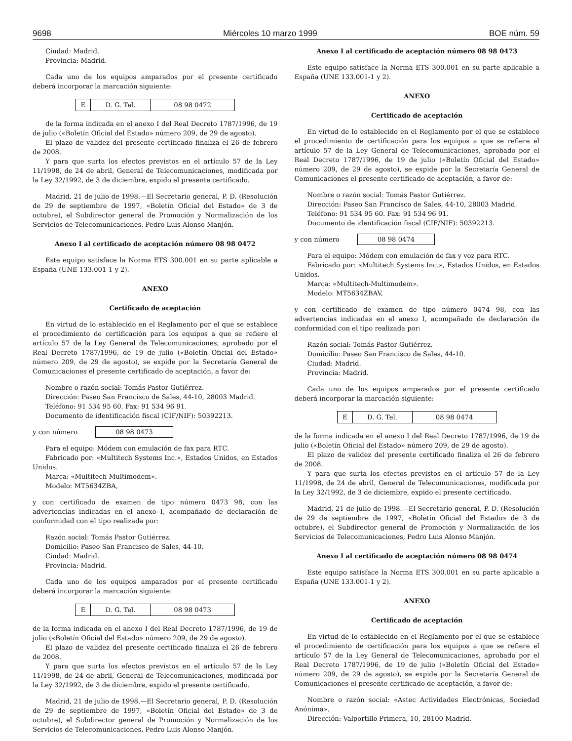9698 Miércoles 10 marzo 1999 BOE núm. 59
Ciudad: Madrid.
Provincia: Madrid.
Cada uno de los equipos amparados por el presente certificado deberá incorporar la marcación siguiente:
| E | D. G. Tel. | 08 98 0472 |
de la forma indicada en el anexo I del Real Decreto 1787/1996, de 19 de julio («Boletín Oficial del Estado» número 209, de 29 de agosto).
El plazo de validez del presente certificado finaliza el 26 de febrero de 2008.
Y para que surta los efectos previstos en el artículo 57 de la Ley 11/1998, de 24 de abril, General de Telecomunicaciones, modificada por la Ley 32/1992, de 3 de diciembre, expido el presente certificado.
Madrid, 21 de julio de 1998.—El Secretario general, P. D. (Resolución de 29 de septiembre de 1997, «Boletín Oficial del Estado» de 3 de octubre), el Subdirector general de Promoción y Normalización de los Servicios de Telecomunicaciones, Pedro Luis Alonso Manjón.
Anexo I al certificado de aceptación número 08 98 0472
Este equipo satisface la Norma ETS 300.001 en su parte aplicable a España (UNE 133.001-1 y 2).
ANEXO
Certificado de aceptación
En virtud de lo establecido en el Reglamento por el que se establece el procedimiento de certificación para los equipos a que se refiere el artículo 57 de la Ley General de Telecomunicaciones, aprobado por el Real Decreto 1787/1996, de 19 de julio («Boletín Oficial del Estado» número 209, de 29 de agosto), se expide por la Secretaría General de Comunicaciones el presente certificado de aceptación, a favor de:
Nombre o razón social: Tomás Pastor Gutiérrez.
Dirección: Paseo San Francisco de Sales, 44-10, 28003 Madrid.
Teléfono: 91 534 95 60. Fax: 91 534 96 91.
Documento de identificación fiscal (CIF/NIF): 50392213.
y con número 08 98 0473
Para el equipo: Módem con emulación de fax para RTC.
Fabricado por: «Multitech Systems Inc.», Estados Unidos, en Estados Unidos.
Marca: «Multitech-Multimodem».
Modelo: MT5634ZBA,
y con certificado de examen de tipo número 0473 98, con las advertencias indicadas en el anexo I, acompañado de declaración de conformidad con el tipo realizada por:
Razón social: Tomás Pastor Gutiérrez.
Domicilio: Paseo San Francisco de Sales, 44-10.
Ciudad: Madrid.
Provincia: Madrid.
Cada uno de los equipos amparados por el presente certificado deberá incorporar la marcación siguiente:
| E | D. G. Tel. | 08 98 0473 |
de la forma indicada en el anexo I del Real Decreto 1787/1996, de 19 de julio («Boletín Oficial del Estado» número 209, de 29 de agosto).
El plazo de validez del presente certificado finaliza el 26 de febrero de 2008.
Y para que surta los efectos previstos en el artículo 57 de la Ley 11/1998, de 24 de abril, General de Telecomunicaciones, modificada por la Ley 32/1992, de 3 de diciembre, expido el presente certificado.
Madrid, 21 de julio de 1998.—El Secretario general, P. D. (Resolución de 29 de septiembre de 1997, «Boletín Oficial del Estado» de 3 de octubre), el Subdirector general de Promoción y Normalización de los Servicios de Telecomunicaciones, Pedro Luis Alonso Manjón.
Anexo I al certificado de aceptación número 08 98 0473
Este equipo satisface la Norma ETS 300.001 en su parte aplicable a España (UNE 133.001-1 y 2).
ANEXO
Certificado de aceptación
En virtud de lo establecido en el Reglamento por el que se establece el procedimiento de certificación para los equipos a que se refiere el artículo 57 de la Ley General de Telecomunicaciones, aprobado por el Real Decreto 1787/1996, de 19 de julio («Boletín Oficial del Estado» número 209, de 29 de agosto), se expide por la Secretaría General de Comunicaciones el presente certificado de aceptación, a favor de:
Nombre o razón social: Tomás Pastor Gutiérrez.
Dirección: Paseo San Francisco de Sales, 44-10, 28003 Madrid.
Teléfono: 91 534 95 60. Fax: 91 534 96 91.
Documento de identificación fiscal (CIF/NIF): 50392213.
y con número 08 98 0474
Para el equipo: Módem con emulación de fax y voz para RTC.
Fabricado por: «Multitech Systems Inc.», Estados Unidos, en Estados Unidos.
Marca: «Multitech-Multimodem».
Modelo: MT5634ZBAV,
y con certificado de examen de tipo número 0474 98, con las advertencias indicadas en el anexo I, acompañado de declaración de conformidad con el tipo realizada por:
Razón social: Tomás Pastor Gutiérrez.
Domicilio: Paseo San Francisco de Sales, 44-10.
Ciudad: Madrid.
Provincia: Madrid.
Cada uno de los equipos amparados por el presente certificado deberá incorporar la marcación siguiente:
| E | D. G. Tel. | 08 98 0474 |
de la forma indicada en el anexo I del Real Decreto 1787/1996, de 19 de julio («Boletín Oficial del Estado» número 209, de 29 de agosto).
El plazo de validez del presente certificado finaliza el 26 de febrero de 2008.
Y para que surta los efectos previstos en el artículo 57 de la Ley 11/1998, de 24 de abril, General de Telecomunicaciones, modificada por la Ley 32/1992, de 3 de diciembre, expido el presente certificado.
Madrid, 21 de julio de 1998.—El Secretario general, P. D. (Resolución de 29 de septiembre de 1997, «Boletín Oficial del Estado» de 3 de octubre), el Subdirector general de Promoción y Normalización de los Servicios de Telecomunicaciones, Pedro Luis Alonso Manjón.
Anexo I al certificado de aceptación número 08 98 0474
Este equipo satisface la Norma ETS 300.001 en su parte aplicable a España (UNE 133.001-1 y 2).
ANEXO
Certificado de aceptación
En virtud de lo establecido en el Reglamento por el que se establece el procedimiento de certificación para los equipos a que se refiere el artículo 57 de la Ley General de Telecomunicaciones, aprobado por el Real Decreto 1787/1996, de 19 de julio («Boletín Oficial del Estado» número 209, de 29 de agosto), se expide por la Secretaría General de Comunicaciones el presente certificado de aceptación, a favor de:
Nombre o razón social: «Astec Actividades Electrónicas, Sociedad Anónima».
Dirección: Valportillo Primera, 10, 28100 Madrid.